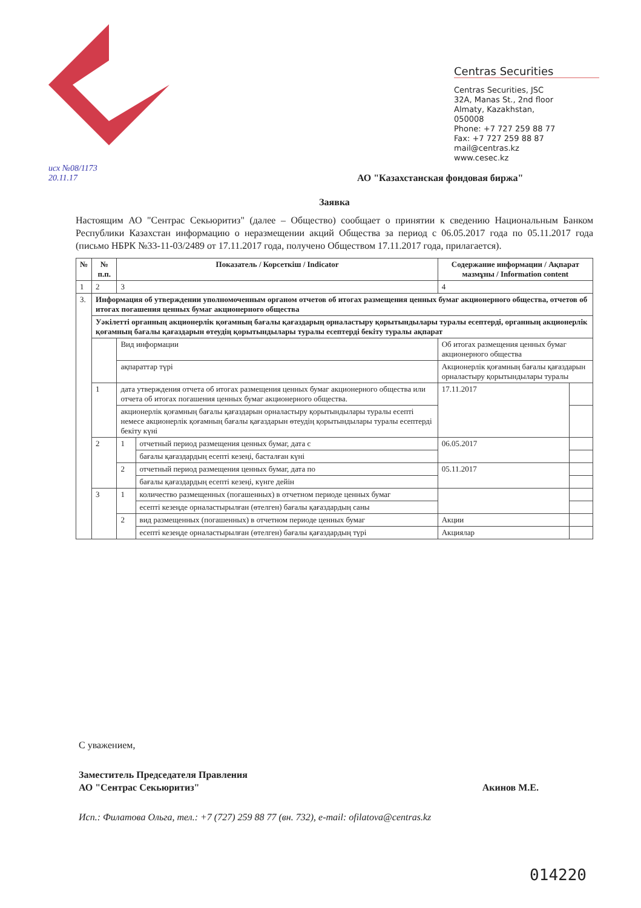Centras Securities
Centras Securities, JSC
32A, Manas St., 2nd floor
Almaty, Kazakhstan,
050008
Phone: +7 727 259 88 77
Fax: +7 727 259 88 87
mail@centras.kz
www.cesec.kz
исх №08/1173
20.11.17
АО "Казахстанская фондовая биржа"
Заявка
Настоящим АО "Сентрас Секьюритиз" (далее – Общество) сообщает о принятии к сведению Национальным Банком Республики Казахстан информацию о неразмещении акций Общества за период с 06.05.2017 года по 05.11.2017 года (письмо НБРК №33-11-03/2489 от 17.11.2017 года, получено Обществом 17.11.2017 года, прилагается).
| № | № п.п. | Показатель / Корсеткіш / Indicator | | Содержание информации / Ақпарат мазмұны / Information content | |
| --- | --- | --- | --- | --- | --- |
| 1 | 2 | 3 | | 4 | |
| 3. | Информация об утверждении уполномоченным органом отчетов об итогах размещения ценных бумаг акционерного общества, отчетов об итогах погашения ценных бумаг акционерного общества | | | | |
| | Уәкілетті органның акционерлік қоғамның бағалы қағаздарың орналастыру қорытындылары туралы есептерді, органның акционерлік қоғамның бағалы қағаздарын өтеудің қорытындылары туралы есептерді бекіту туралы ақпарат | | | | |
| | | Вид информации | | Об итогах размещения ценных бумаг акционерного общества | |
| | | ақпараттар түрі | | Акционерлік қоғамның бағалы қағаздарын орналастыру қорытындылары туралы | |
| | 1 | дата утверждения отчета об итогах размещения ценных бумаг акционерного общества или отчета об итогах погашения ценных бумаг акционерного общества. | | 17.11.2017 | |
| | | акционерлік қоғамның бағалы қағаздарын орналастыру қорытындылары туралы есепті немесе акционерлік қоғамның бағалы қағаздарын өтеудің қорытындылары туралы есептерді бекіту күні | | | |
| | 2 | 1 | отчетный период размещения ценных бумаг, дата с | 06.05.2017 | |
| | | | бағалы қағаздардың есепті кезеңі, басталған күні | | |
| | | 2 | отчетный период размещения ценных бумаг, дата по | 05.11.2017 | |
| | | | бағалы қағаздардың есепті кезеңі, күнге дейін | | |
| | 3 | 1 | количество размещенных (погашенных) в отчетном периоде ценных бумаг | | |
| | | | есепті кезеңде орналастырылған (өтелген) бағалы қағаздардың саны | | |
| | | 2 | вид размещенных (погашенных) в отчетном периоде ценных бумаг | Акции | |
| | | | есепті кезеңде орналастырылған (өтелген) бағалы қағаздардың түрі | Акциялар | |
С уважением,
Заместитель Председателя Правления
АО "Сентрас Секьюритиз" Акинов М.Е.
Исп.: Филатова Ольга, тел.: +7 (727) 259 88 77 (вн. 732), e-mail: ofilatova@centras.kz
014220